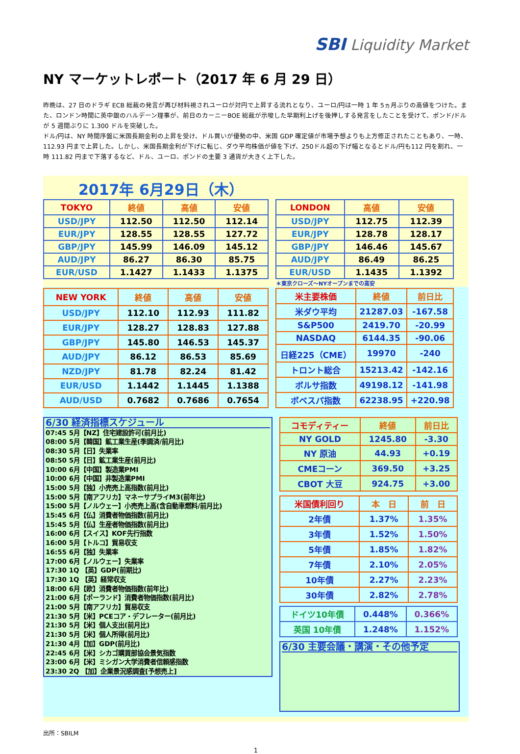SBI Liquidity Market
NY マーケットレポート（2017 年 6 月 29 日）
昨晩は、27 日のドラギ ECB 総裁の発言が再び材料視されユーロが対円で上昇する流れとなり、ユーロ/円は一時 1 年 5ヵ月ぶりの高値をつけた。また、ロンドン時間に英中銀のハルデーン理事が、前日のカーニーBOE 総裁が示唆した早期利上げを後押しする発言をしたことを受けて、ポンド/ドルが 5 週間ぶりに 1.300 ドルを突破した。
ドル/円は、NY 時間序盤に米国長期金利の上昇を受け、ドル買いが優勢の中、米国 GDP 確定値が市場予想よりも上方修正されたこともあり、一時、112.93 円まで上昇した。しかし、米国長期金利が下げに転じ、ダウ平均株価が値を下げ、250ドル超の下げ幅となるとドル/円も112 円を割れ、一時 111.82 円まで下落するなど、ドル、ユーロ、ポンドの主要 3 通貨が大きく上下した。
2017年 6月29日（木）
| TOKYO | 終値 | 高値 | 安値 |
| --- | --- | --- | --- |
| USD/JPY | 112.50 | 112.50 | 112.14 |
| EUR/JPY | 128.55 | 128.55 | 127.72 |
| GBP/JPY | 145.99 | 146.09 | 145.12 |
| AUD/JPY | 86.27 | 86.30 | 85.75 |
| EUR/USD | 1.1427 | 1.1433 | 1.1375 |
| LONDON | 高値 | 安値 |
| --- | --- | --- |
| USD/JPY | 112.75 | 112.39 |
| EUR/JPY | 128.78 | 128.17 |
| GBP/JPY | 146.46 | 145.67 |
| AUD/JPY | 86.49 | 86.25 |
| EUR/USD | 1.1435 | 1.1392 |
＊東京クローズ～NYオープンまでの高安
| NEW YORK | 終値 | 高値 | 安値 |
| --- | --- | --- | --- |
| USD/JPY | 112.10 | 112.93 | 111.82 |
| EUR/JPY | 128.27 | 128.83 | 127.88 |
| GBP/JPY | 145.80 | 146.53 | 145.37 |
| AUD/JPY | 86.12 | 86.53 | 85.69 |
| NZD/JPY | 81.78 | 82.24 | 81.42 |
| EUR/USD | 1.1442 | 1.1445 | 1.1388 |
| AUD/USD | 0.7682 | 0.7686 | 0.7654 |
| 米主要株価 | 終値 | 前日比 |
| --- | --- | --- |
| 米ダウ平均 | 21287.03 | -167.58 |
| S&P500 | 2419.70 | -20.99 |
| NASDAQ | 6144.35 | -90.06 |
| 日経225（CME） | 19970 | -240 |
| トロント総合 | 15213.42 | -142.16 |
| ボルサ指数 | 49198.12 | -141.98 |
| ボベスパ指数 | 62238.95 | +220.98 |
6/30 経済指標スケジュール
07:45 5月【NZ】住宅建設許可(前月比)
08:00 5月【韓国】鉱工業生産(季調済/前月比)
08:30 5月【日】失業率
08:50 5月【日】鉱工業生産(前月比)
10:00 6月【中国】製造業PMI
10:00 6月【中国】非製造業PMI
15:00 5月【独】小売売上高指数(前月比)
15:00 5月【南アフリカ】マネーサプライM3(前年比)
15:00 5月【ノルウェー】小売売上高(含自動車燃料/前月比)
15:45 6月【仏】消費者物価指数(前月比)
15:45 5月【仏】生産者物価指数(前月比)
16:00 6月【スイス】KOF先行指数
16:00 5月【トルコ】貿易収支
16:55 6月【独】失業率
17:00 6月【ノルウェー】失業率
17:30 1Q 【英】GDP(前期比)
17:30 1Q 【英】経常収支
18:00 6月【欧】消費者物価指数(前年比)
21:00 6月【ポーランド】消費者物価指数(前月比)
21:00 5月【南アフリカ】貿易収支
21:30 5月【米】PCEコア・デフレーター(前月比)
21:30 5月【米】個人支出(前月比)
21:30 5月【米】個人所得(前月比)
21:30 4月【加】GDP(前月比)
22:45 6月【米】シカゴ購買部協会景気指数
23:00 6月【米】ミシガン大学消費者信頼感指数
23:30 2Q 【加】企業景況感調査[予想売上]
| コモディティー | 終値 | 前日比 |
| --- | --- | --- |
| NY GOLD | 1245.80 | -3.30 |
| NY 原油 | 44.93 | +0.19 |
| CMEコーン | 369.50 | +3.25 |
| CBOT 大豆 | 924.75 | +3.00 |
| 米国債利回り | 本 日 | 前 日 |
| --- | --- | --- |
| 2年債 | 1.37% | 1.35% |
| 3年債 | 1.52% | 1.50% |
| 5年債 | 1.85% | 1.82% |
| 7年債 | 2.10% | 2.05% |
| 10年債 | 2.27% | 2.23% |
| 30年債 | 2.82% | 2.78% |
| ドイツ10年債 | 0.448% | 0.366% |
| 英国 10年債 | 1.248% | 1.152% |
6/30 主要会議・講演・その他予定
出所：SBILM
1